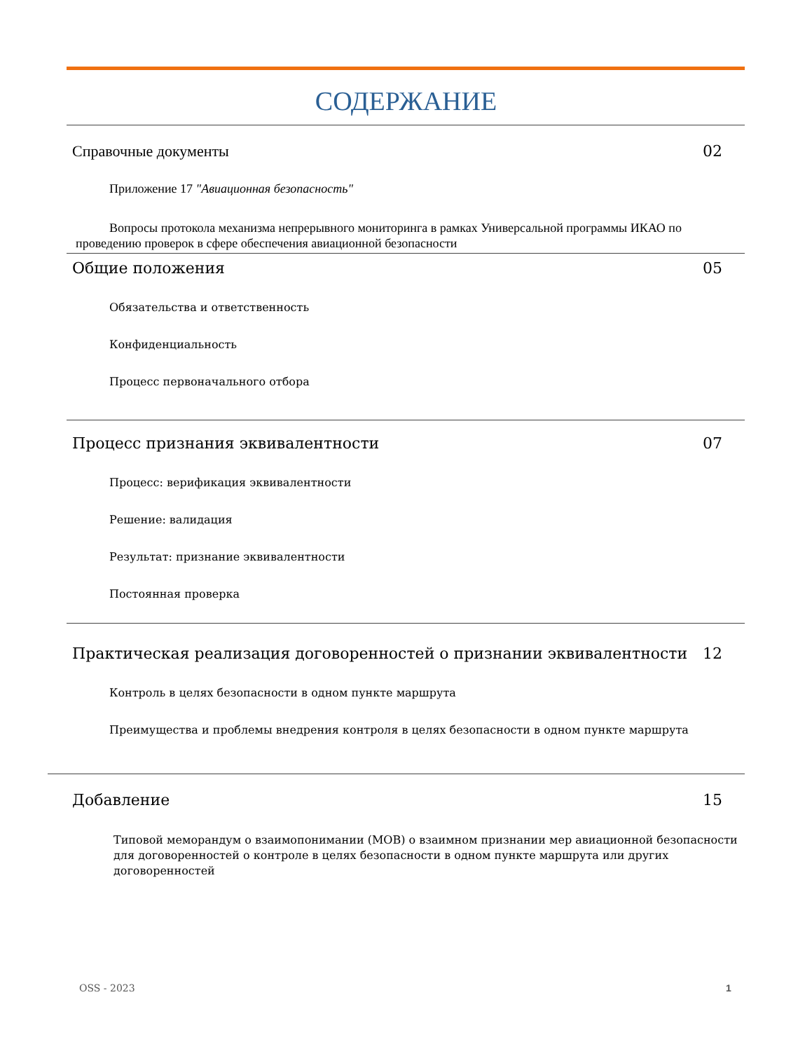СОДЕРЖАНИЕ
Справочные документы 02
Приложение 17 "Авиационная безопасность"
Вопросы протокола механизма непрерывного мониторинга в рамках Универсальной программы ИКАО по проведению проверок в сфере обеспечения авиационной безопасности
Общие положения 05
Обязательства и ответственность
Конфиденциальность
Процесс первоначального отбора
Процесс признания эквивалентности 07
Процесс: верификация эквивалентности
Решение: валидация
Результат: признание эквивалентности
Постоянная проверка
Практическая реализация договоренностей о признании эквивалентности 12
Контроль в целях безопасности в одном пункте маршрута
Преимущества и проблемы внедрения контроля в целях безопасности в одном пункте маршрута
Добавление 15
Типовой меморандум о взаимопонимании (МОВ) о взаимном признании мер авиационной безопасности для договоренностей о контроле в целях безопасности в одном пункте маршрута или других договоренностей
OSS - 2023 1